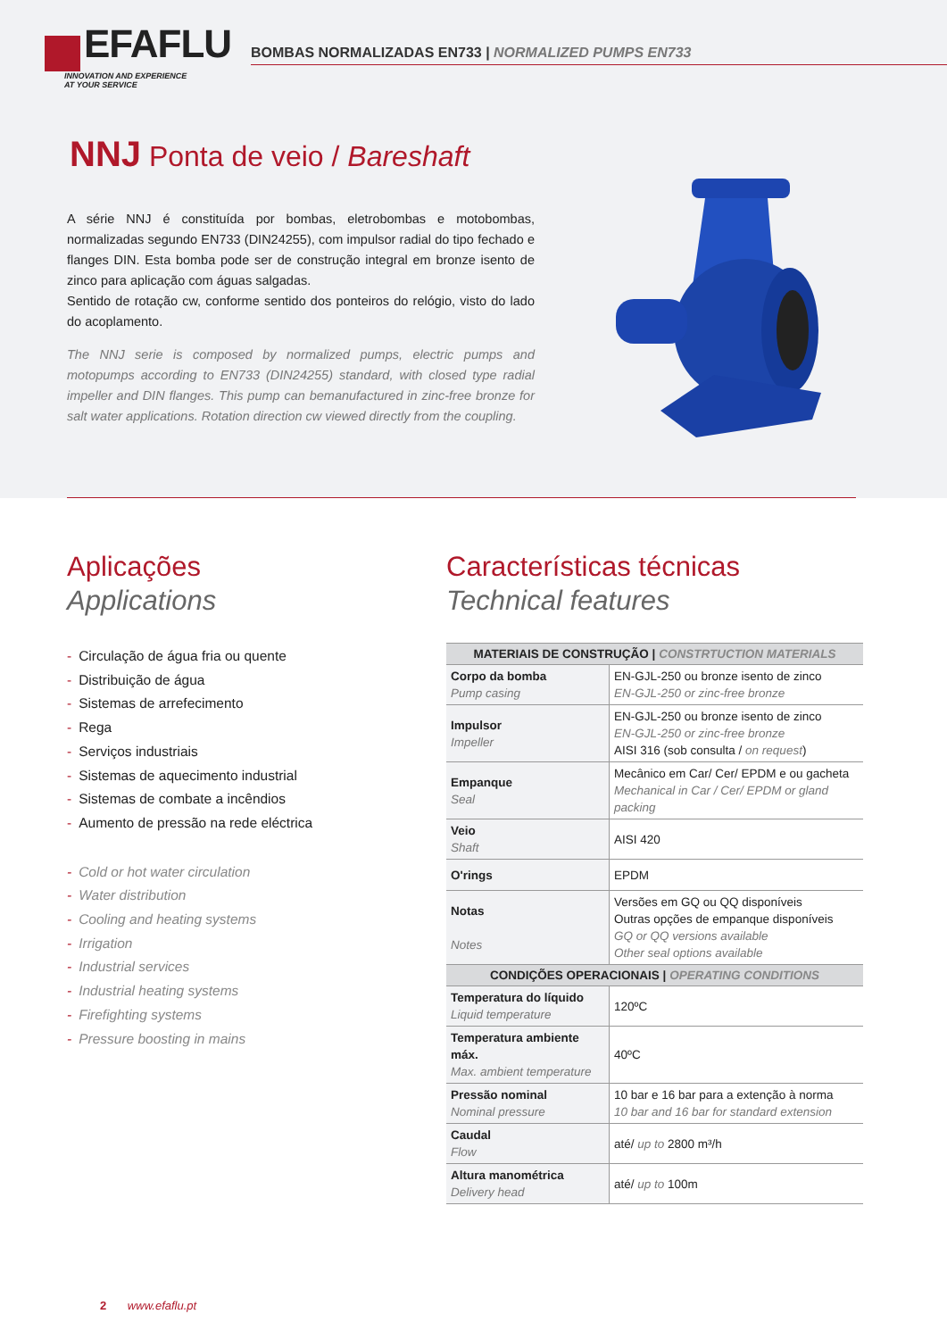EFAFLU
INNOVATION AND EXPERIENCE
AT YOUR SERVICE
BOMBAS NORMALIZADAS EN733 | NORMALIZED PUMPS EN733
NNJ Ponta de veio / Bareshaft
A série NNJ é constituída por bombas, eletrobombas e motobombas, normalizadas segundo EN733 (DIN24255), com impulsor radial do tipo fechado e flanges DIN. Esta bomba pode ser de construção integral em bronze isento de zinco para aplicação com águas salgadas.
Sentido de rotação cw, conforme sentido dos ponteiros do relógio, visto do lado do acoplamento.
The NNJ serie is composed by normalized pumps, electric pumps and motopumps according to EN733 (DIN24255) standard, with closed type radial impeller and DIN flanges. This pump can bemanufactured in zinc-free bronze for salt water applications. Rotation direction cw viewed directly from the coupling.
Aplicações
Applications
- Circulação de água fria ou quente
- Distribuição de água
- Sistemas de arrefecimento
- Rega
- Serviços industriais
- Sistemas de aquecimento industrial
- Sistemas de combate a incêndios
- Aumento de pressão na rede eléctrica
- Cold or hot water circulation
- Water distribution
- Cooling and heating systems
- Irrigation
- Industrial services
- Industrial heating systems
- Firefighting systems
- Pressure boosting in mains
Características técnicas
Technical features
| MATERIAIS DE CONSTRUÇÃO / CONSTRTUCTION MATERIALS | |
| --- | --- |
| Corpo da bomba Pump casing | EN-GJL-250 ou bronze isento de zinco EN-GJL-250 or zinc-free bronze |
| Impulsor Impeller | EN-GJL-250 ou bronze isento de zinco EN-GJL-250 or zinc-free bronze AISI 316 (sob consulta / on request ) |
| Empanque Seal | Mecânico em Car/ Cer/ EPDM e ou gacheta Mechanical in Car / Cer/ EPDM or gland packing |
| Veio Shaft | AISI 420 |
| O'rings | EPDM |
| Notas Notes | Versões em GQ ou QQ disponíveis Outras opções de empanque disponíveis GQ or QQ versions available Other seal options available |
| CONDIÇÕES OPERACIONAIS / OPERATING CONDITIONS | |
| Temperatura do líquido Liquid temperature | 120ºC |
| Temperatura ambiente máx. Max. ambient temperature | 40ºC |
| Pressão nominal Nominal pressure | 10 bar e 16 bar para a extenção à norma 10 bar and 16 bar for standard extension |
| Caudal Flow | até/ up to 2800 m³/h |
| Altura manométrica Delivery head | até/ up to 100m |
2 www.efaflu.pt